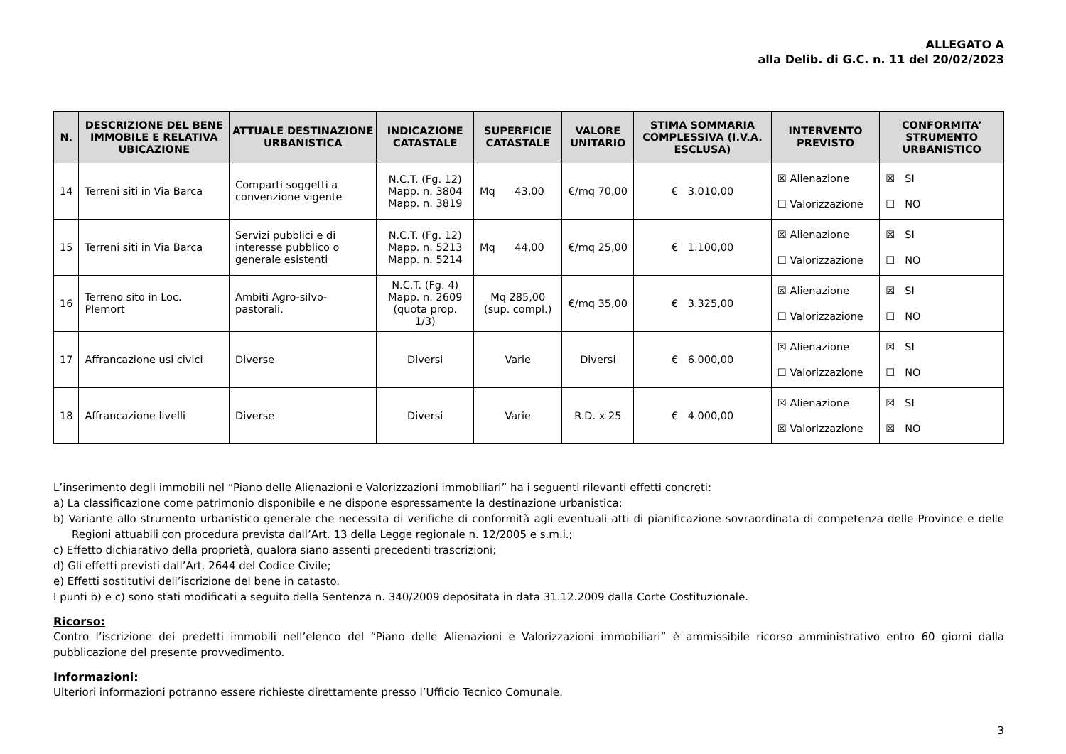ALLEGATO A
alla Delib. di G.C. n. 11 del 20/02/2023
| N. | DESCRIZIONE DEL BENE IMMOBILE E RELATIVA UBICAZIONE | ATTUALE DESTINAZIONE URBANISTICA | INDICAZIONE CATASTALE | SUPERFICIE CATASTALE | VALORE UNITARIO | STIMA SOMMARIA COMPLESSIVA (I.V.A. ESCLUSA) | INTERVENTO PREVISTO | CONFORMITA’ STRUMENTO URBANISTICO |
| --- | --- | --- | --- | --- | --- | --- | --- | --- |
| 14 | Terreni siti in Via Barca | Comparti soggetti a convenzione vigente | N.C.T. (Fg. 12) Mapp. n. 3804 Mapp. n. 3819 | Mq 43,00 | €/mq 70,00 | € 3.010,00 | ☒ Alienazione ☐ Valorizzazione | ☒ SI ☐ NO |
| 15 | Terreni siti in Via Barca | Servizi pubblici e di interesse pubblico o generale esistenti | N.C.T. (Fg. 12) Mapp. n. 5213 Mapp. n. 5214 | Mq 44,00 | €/mq 25,00 | € 1.100,00 | ☒ Alienazione ☐ Valorizzazione | ☒ SI ☐ NO |
| 16 | Terreno sito in Loc. Plemort | Ambiti Agro-silvo-pastorali. | N.C.T. (Fg. 4) Mapp. n. 2609 (quota prop. 1/3) | Mq 285,00 (sup. compl.) | €/mq 35,00 | € 3.325,00 | ☒ Alienazione ☐ Valorizzazione | ☒ SI ☐ NO |
| 17 | Affrancazione usi civici | Diverse | Diversi | Varie | Diversi | € 6.000,00 | ☒ Alienazione ☐ Valorizzazione | ☒ SI ☐ NO |
| 18 | Affrancazione livelli | Diverse | Diversi | Varie | R.D. x 25 | € 4.000,00 | ☒ Alienazione ☒ Valorizzazione | ☒ SI ☒ NO |
L’inserimento degli immobili nel “Piano delle Alienazioni e Valorizzazioni immobiliari” ha i seguenti rilevanti effetti concreti:
a) La classificazione come patrimonio disponibile e ne dispone espressamente la destinazione urbanistica;
b) Variante allo strumento urbanistico generale che necessita di verifiche di conformità agli eventuali atti di pianificazione sovraordinata di competenza delle Province e delle Regioni attuabili con procedura prevista dall’Art. 13 della Legge regionale n. 12/2005 e s.m.i.;
c) Effetto dichiarativo della proprietà, qualora siano assenti precedenti trascrizioni;
d) Gli effetti previsti dall’Art. 2644 del Codice Civile;
e) Effetti sostitutivi dell’iscrizione del bene in catasto.
I punti b) e c) sono stati modificati a seguito della Sentenza n. 340/2009 depositata in data 31.12.2009 dalla Corte Costituzionale.
Ricorso:
Contro l’iscrizione dei predetti immobili nell’elenco del “Piano delle Alienazioni e Valorizzazioni immobiliari” è ammissibile ricorso amministrativo entro 60 giorni dalla pubblicazione del presente provvedimento.
Informazioni:
Ulteriori informazioni potranno essere richieste direttamente presso l’Ufficio Tecnico Comunale.
3